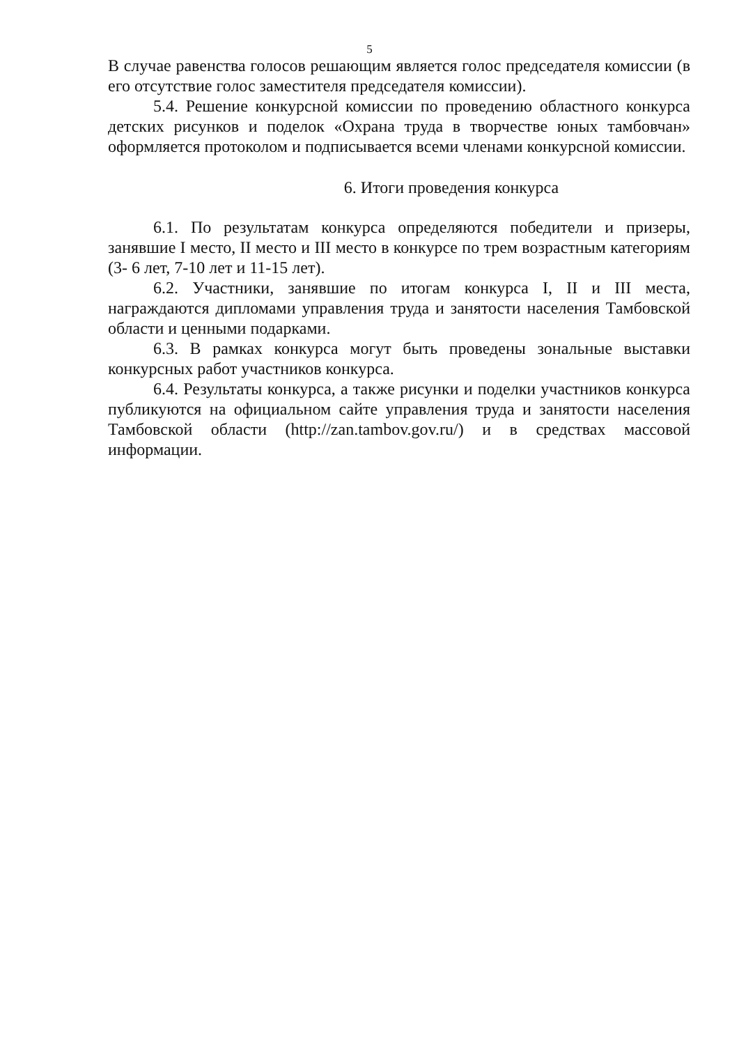5
В случае равенства голосов решающим является голос председателя комиссии (в его отсутствие голос заместителя председателя комиссии).
5.4. Решение конкурсной комиссии по проведению областного конкурса детских рисунков и поделок «Охрана труда в творчестве юных тамбовчан» оформляется протоколом и подписывается всеми членами конкурсной комиссии.
6. Итоги проведения конкурса
6.1. По результатам конкурса определяются победители и призеры, занявшие I место, II место и III место в конкурсе по трем возрастным категориям (3- 6 лет, 7-10 лет и 11-15 лет).
6.2. Участники, занявшие по итогам конкурса I, II и III места, награждаются дипломами управления труда и занятости населения Тамбовской области и ценными подарками.
6.3. В рамках конкурса могут быть проведены зональные выставки конкурсных работ участников конкурса.
6.4. Результаты конкурса, а также рисунки и поделки участников конкурса публикуются на официальном сайте управления труда и занятости населения Тамбовской области (http://zan.tambov.gov.ru/) и в средствах массовой информации.